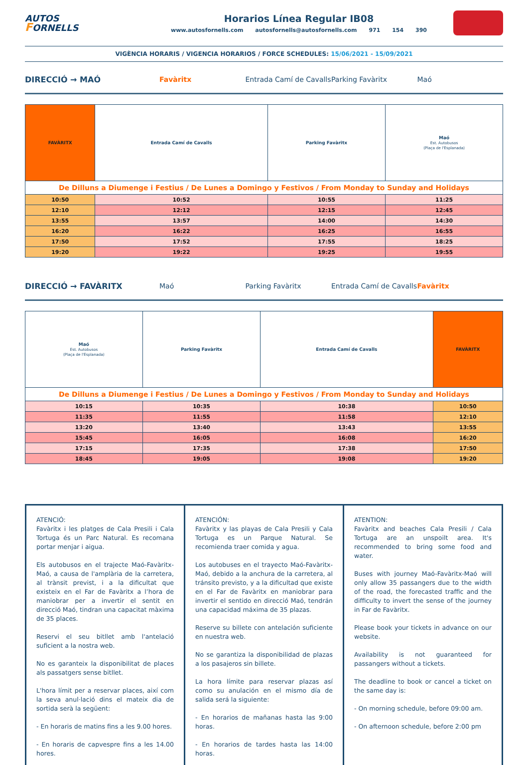AUTOS
FORNELLS
Horarios Línea Regular IB08
www.autosfornells.com autosfornells@autosfornells.com 971 154 390
VIGÈNCIA HORARIS / VIGENCIA HORARIOS / FORCE SCHEDULES: 15/06/2021 - 15/09/2021
DIRECCIÓ → MAÓ Favàritx Entrada Camí de Cavalls Parking Favàritx Maó
| FAVÀRITX | Entrada Camí de Cavalls | Parking Favàritx | Maó Est. Autobusos (Plaça de l'Esplanada) |
| --- | --- | --- | --- |
| De Dilluns a Diumenge i Festius / De Lunes a Domingo y Festivos / From Monday to Sunday and Holidays | | | |
| 10:50 | 10:52 | 10:55 | 11:25 |
| 12:10 | 12:12 | 12:15 | 12:45 |
| 13:55 | 13:57 | 14:00 | 14:30 |
| 16:20 | 16:22 | 16:25 | 16:55 |
| 17:50 | 17:52 | 17:55 | 18:25 |
| 19:20 | 19:22 | 19:25 | 19:55 |
DIRECCIÓ → FAVÀRITX Maó Parking Favàritx Entrada Camí de Cavalls Favàritx
| Maó Est. Autobusos (Plaça de l'Esplanada) | Parking Favàritx | Entrada Camí de Cavalls | FAVÀRITX |
| --- | --- | --- | --- |
| De Dilluns a Diumenge i Festius / De Lunes a Domingo y Festivos / From Monday to Sunday and Holidays | | | |
| 10:15 | 10:35 | 10:38 | 10:50 |
| 11:35 | 11:55 | 11:58 | 12:10 |
| 13:20 | 13:40 | 13:43 | 13:55 |
| 15:45 | 16:05 | 16:08 | 16:20 |
| 17:15 | 17:35 | 17:38 | 17:50 |
| 18:45 | 19:05 | 19:08 | 19:20 |
ATENCIÓ:
Favàritx i les platges de Cala Presili i Cala Tortuga és un Parc Natural. Es recomana portar menjar i aigua.
Els autobusos en el trajecte Maó-Favàritx-Maó, a causa de l'amplària de la carretera, al trànsit previst, i a la dificultat que existeix en el Far de Favàritx a l’hora de maniobrar per a invertir el sentit en direcció Maó, tindran una capacitat màxima de 35 places.
Reservi el seu bitllet amb l'antelació suficient a la nostra web.
No es garanteix la disponibilitat de places als passatgers sense bitllet.
L'hora límit per a reservar places, així com la seva anul·lació dins el mateix dia de sortida serà la següent:
- En horaris de matins fins a les 9.00 hores.
- En horaris de capvespre fins a les 14.00 hores.
ATENCIÓN:
Favàritx y las playas de Cala Presili y Cala Tortuga es un Parque Natural. Se recomienda traer comida y agua.
Los autobuses en el trayecto Maó-Favàritx-Maó, debido a la anchura de la carretera, al tránsito previsto, y a la dificultad que existe en el Far de Favàritx en maniobrar para invertir el sentido en direcció Maó, tendrán una capacidad máxima de 35 plazas.
Reserve su billete con antelación suficiente en nuestra web.
No se garantiza la disponibilidad de plazas a los pasajeros sin billete.
La hora límite para reservar plazas así como su anulación en el mismo día de salida será la siguiente:
- En horarios de mañanas hasta las 9:00 horas.
- En horarios de tardes hasta las 14:00 horas.
ATENTION:
Favàritx and beaches Cala Presili / Cala Tortuga are an unspoilt area. It's recommended to bring some food and water.
Buses with journey Maó-Favàritx-Maó will only allow 35 passangers due to the width of the road, the forecasted traffic and the difficulty to invert the sense of the journey in Far de Favàritx.
Please book your tickets in advance on our website.
Availability is not guaranteed for passangers without a tickets.
The deadline to book or cancel a ticket on the same day is:
- On morning schedule, before 09:00 am.
- On afternoon schedule, before 2:00 pm